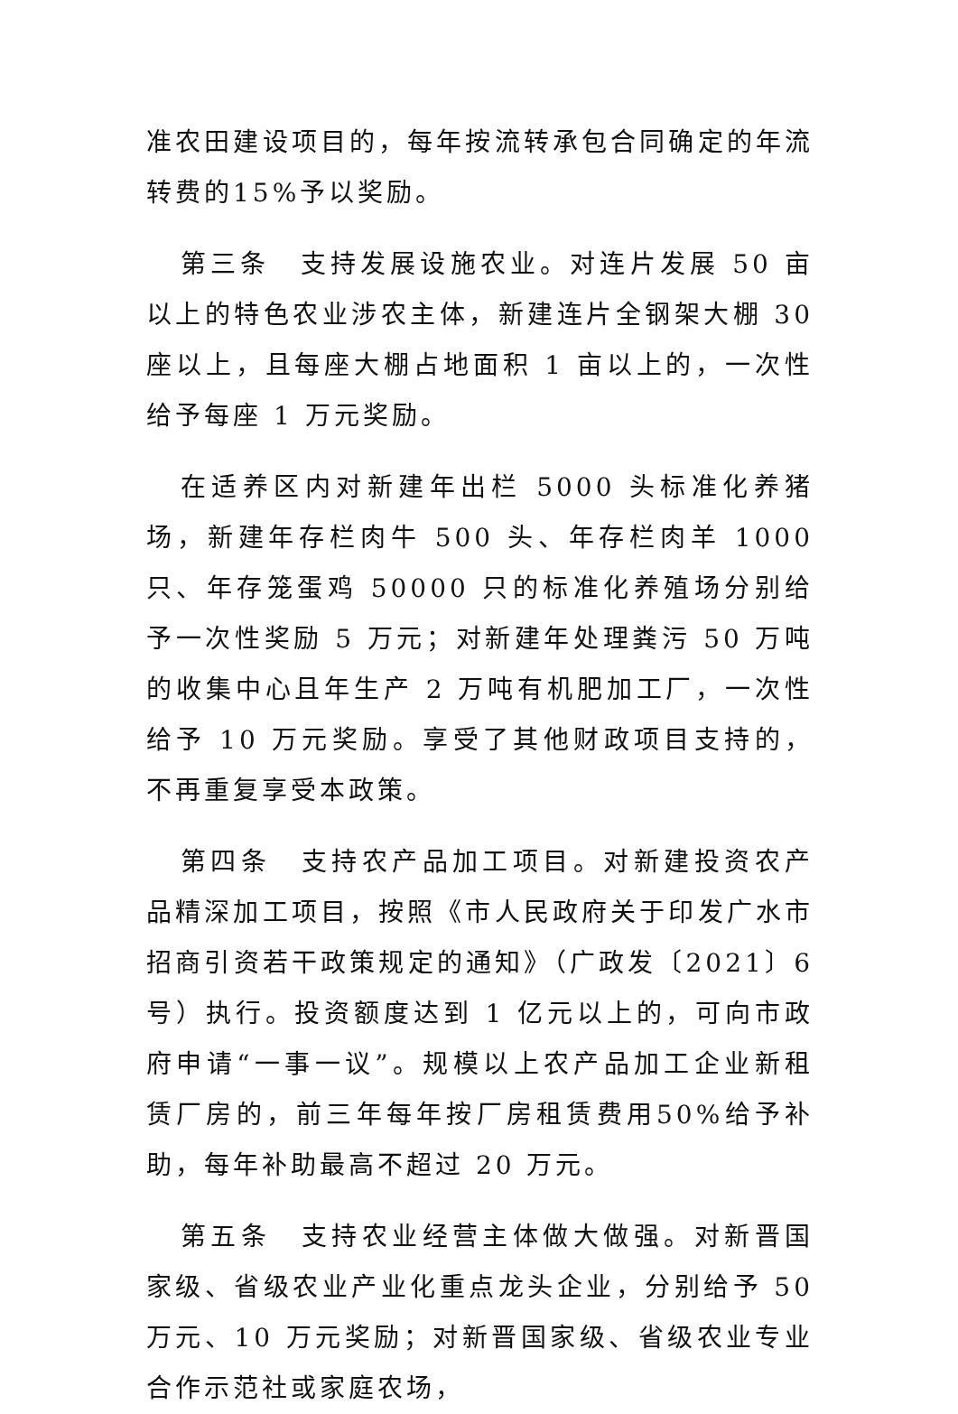准农田建设项目的，每年按流转承包合同确定的年流转费的15%予以奖励。
第三条　支持发展设施农业。对连片发展 50 亩以上的特色农业涉农主体，新建连片全钢架大棚 30 座以上，且每座大棚占地面积 1 亩以上的，一次性给予每座 1 万元奖励。
在适养区内对新建年出栏 5000 头标准化养猪场，新建年存栏肉牛 500 头、年存栏肉羊 1000 只、年存笼蛋鸡 50000 只的标准化养殖场分别给予一次性奖励 5 万元；对新建年处理粪污 50 万吨的收集中心且年生产 2 万吨有机肥加工厂，一次性给予 10 万元奖励。享受了其他财政项目支持的，不再重复享受本政策。
第四条　支持农产品加工项目。对新建投资农产品精深加工项目，按照《市人民政府关于印发广水市招商引资若干政策规定的通知》（广政发〔2021〕6 号）执行。投资额度达到 1 亿元以上的，可向市政府申请“一事一议”。规模以上农产品加工企业新租赁厂房的，前三年每年按厂房租赁费用50%给予补助，每年补助最高不超过 20 万元。
第五条　支持农业经营主体做大做强。对新晋国家级、省级农业产业化重点龙头企业，分别给予 50 万元、10 万元奖励；对新晋国家级、省级农业专业合作示范社或家庭农场，